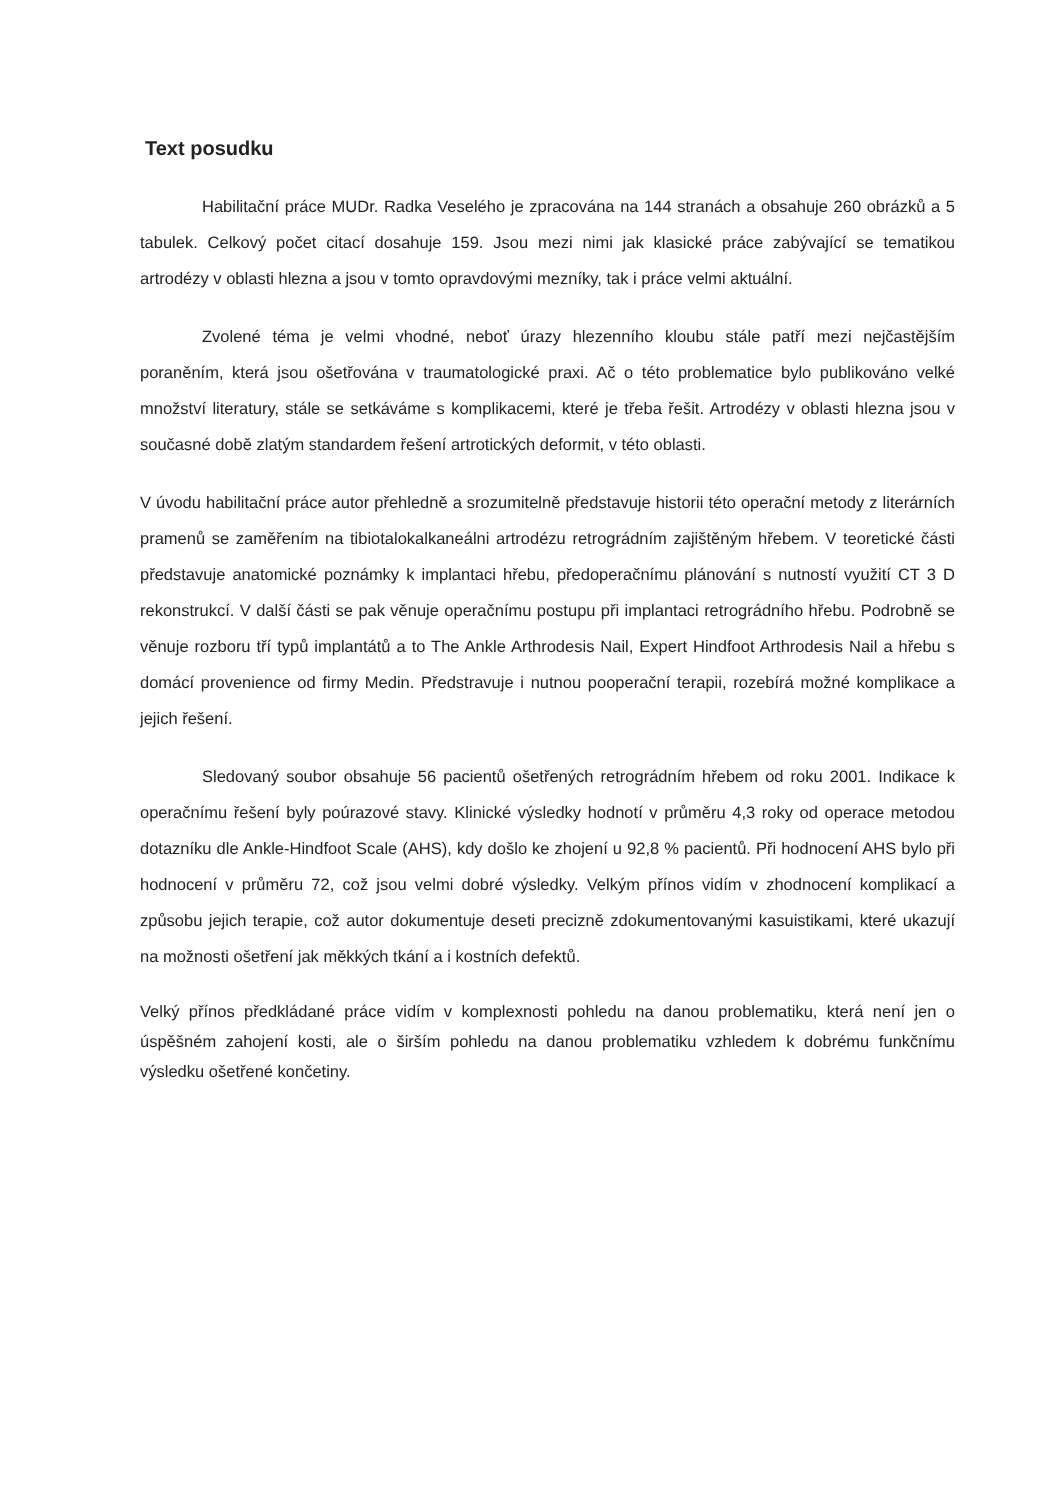Text posudku
Habilitační práce MUDr. Radka Veselého je zpracována na 144 stranách a obsahuje 260 obrázků a 5 tabulek. Celkový počet citací dosahuje 159. Jsou mezi nimi jak klasické práce zabývající se tematikou artrodézy v oblasti hlezna a jsou v tomto opravdovými mezníky, tak i práce velmi aktuální.
Zvolené téma je velmi vhodné, neboť úrazy hlezenního kloubu stále patří mezi nejčastějším poraněním, která jsou ošetřována v traumatologické praxi. Ač o této problematice bylo publikováno velké množství literatury, stále se setkáváme s komplikacemi, které je třeba řešit. Artrodézy v oblasti hlezna jsou v současné době zlatým standardem řešení artrotických deformit, v této oblasti.
V úvodu habilitační práce autor přehledně a srozumitelně představuje historii této operační metody z literárních pramenů se zaměřením na tibiotalokalkaneálni artrodézu retrográdním zajištěným hřebem. V teoretické části představuje anatomické poznámky k implantaci hřebu, předoperačnímu plánování s nutností využití CT 3 D rekonstrukcí. V další části se pak věnuje operačnímu postupu při implantaci retrográdního hřebu. Podrobně se věnuje rozboru tří typů implantátů a to The Ankle Arthrodesis Nail, Expert Hindfoot Arthrodesis Nail a hřebu s domácí provenience od firmy Medin. Předstravuje i nutnou pooperační terapii, rozebírá možné komplikace a jejich řešení.
Sledovaný soubor obsahuje 56 pacientů ošetřených retrográdním hřebem od roku 2001. Indikace k operačnímu řešení byly poúrazové stavy. Klinické výsledky hodnotí v průměru 4,3 roky od operace metodou dotazníku dle Ankle-Hindfoot Scale (AHS), kdy došlo ke zhojení u 92,8 % pacientů. Při hodnocení AHS bylo při hodnocení v průměru 72, což jsou velmi dobré výsledky. Velkým přínos vidím v zhodnocení komplikací a způsobu jejich terapie, což autor dokumentuje deseti precizně zdokumentovanými kasuistikami, které ukazují na možnosti ošetření jak měkkých tkání a i kostních defektů.
Velký přínos předkládané práce vidím v komplexnosti pohledu na danou problematiku, která není jen o úspěšném zahojení kosti, ale o širším pohledu na danou problematiku vzhledem k dobrému funkčnímu výsledku ošetřené končetiny.